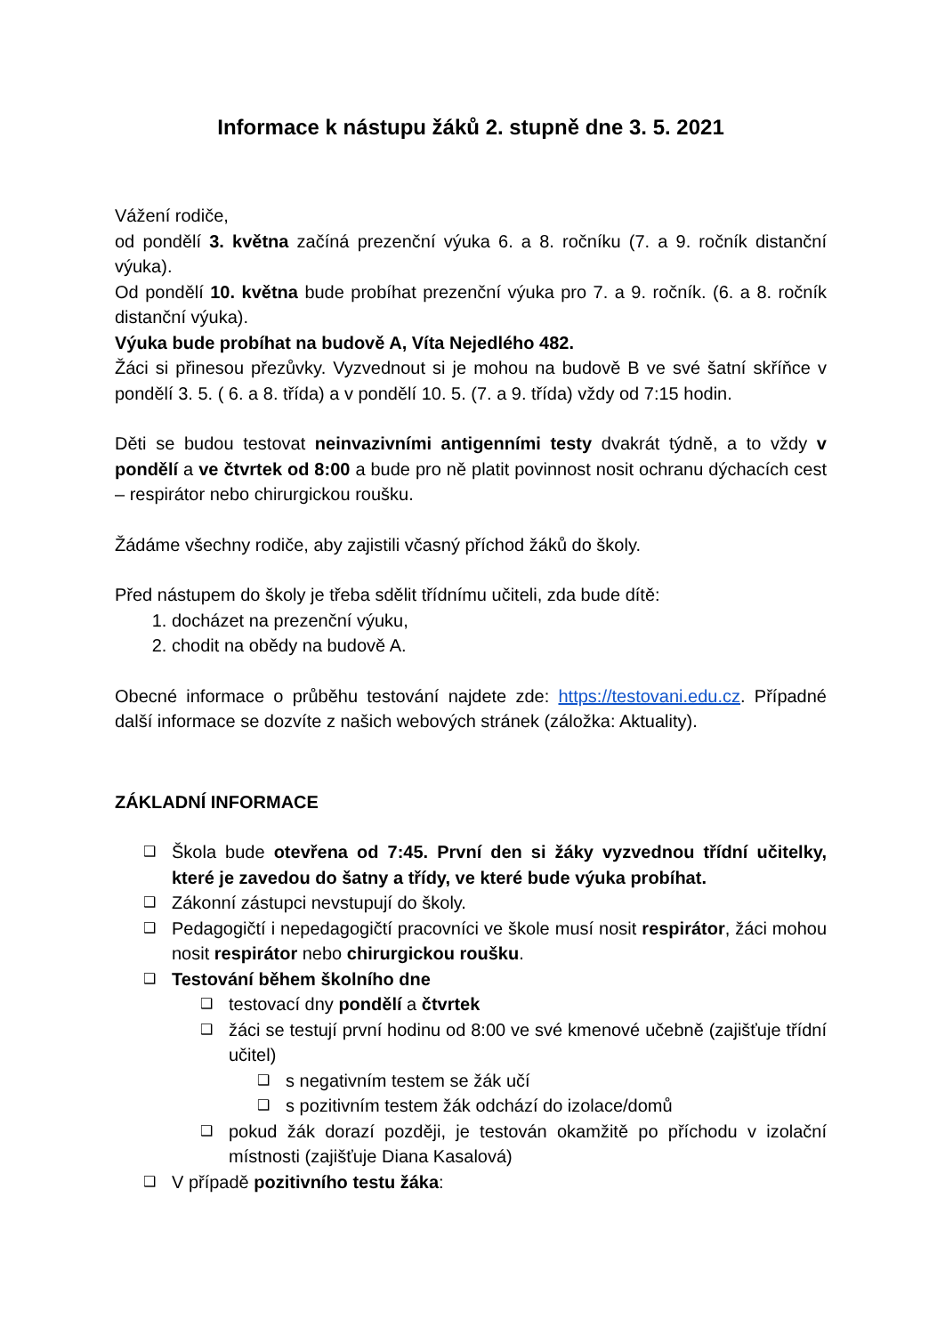Informace k nástupu žáků 2. stupně dne 3. 5. 2021
Vážení rodiče,
od pondělí 3. května začíná prezenční výuka 6. a 8. ročníku (7. a 9. ročník distanční výuka).
Od pondělí 10. května bude probíhat prezenční výuka pro 7. a 9. ročník. (6. a 8. ročník distanční výuka).
Výuka bude probíhat na budově A, Víta Nejedlého 482.
Žáci si přinesou přezůvky. Vyzvednout si je mohou na budově B ve své šatní skříňce v pondělí 3. 5. ( 6. a 8. třída) a v pondělí 10. 5. (7. a 9. třída) vždy od 7:15 hodin.
Děti se budou testovat neinvazivními antigenními testy dvakrát týdně, a to vždy v pondělí a ve čtvrtek od 8:00 a bude pro ně platit povinnost nosit ochranu dýchacích cest – respirátor nebo chirurgickou roušku.
Žádáme všechny rodiče, aby zajistili včasný příchod žáků do školy.
Před nástupem do školy je třeba sdělit třídnímu učiteli, zda bude dítě:
1. docházet na prezenční výuku,
2. chodit na obědy na budově A.
Obecné informace o průběhu testování najdete zde: https://testovani.edu.cz. Případné další informace se dozvíte z našich webových stránek (záložka: Aktuality).
ZÁKLADNÍ INFORMACE
❑ Škola bude otevřena od 7:45. První den si žáky vyzvednou třídní učitelky, které je zavedou do šatny a třídy, ve které bude výuka probíhat.
❑ Zákonní zástupci nevstupují do školy.
❑ Pedagogičtí i nepedagogičtí pracovníci ve škole musí nosit respirátor, žáci mohou nosit respirátor nebo chirurgickou roušku.
❑ Testování během školního dne
❑ testovací dny pondělí a čtvrtek
❑ žáci se testují první hodinu od 8:00 ve své kmenové učebně (zajišťuje třídní učitel)
❑ s negativním testem se žák učí
❑ s pozitivním testem žák odchází do izolace/domů
❑ pokud žák dorazí později, je testován okamžitě po příchodu v izolační místnosti (zajišťuje Diana Kasalová)
❑ V případě pozitivního testu žáka: